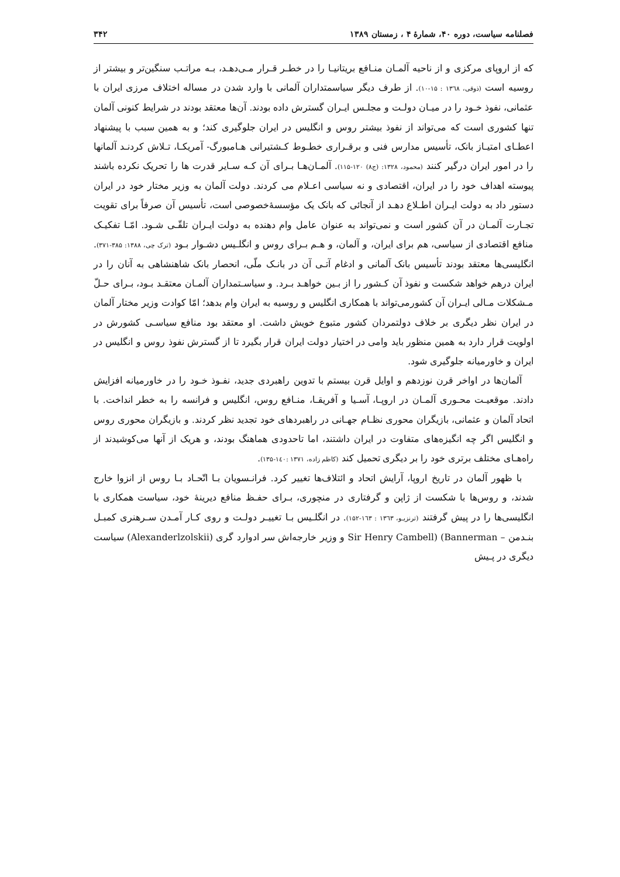فصلنامه سیاست، دوره ۴۰، شمارهٔ ۴ ، زمستان ۱۳۸۹ ۳۴۲
که از اروپای مرکزی و از ناحیه آلمـان منـافع بریتانیـا را در خطـر قـرار مـی‌دهـد، بـه مراتـب سنگین‌تر و بیشتر از روسیه است (ذوقی، ۱۳٦۸ : ۱۵-۱۰). از طرف دیگر سیاسمتداران آلمانی با وارد شدن در مساله اختلاف مرزی ایران با عثمانی، نفوذ خـود را در میـان دولـت و مجلـس ایـران گسترش داده بودند. آن‌ها معتقد بودند در شرایط کنونی آلمان تنها کشوری است که می‌تواند از نفوذ بیشتر روس و انگلیس در ایران جلوگیری کند؛ و به همین سبب با پیشنهاد اعطـای امتیـاز بانک، تأسیس مدارس فنی و برقـراری خطـوط کـشتیرانی هـامبورگ- آمریکـا، تـلاش کردنـد آلمانها را در امور ایران درگیر کنند (محمود، ۱۳۲۸: (ج۸) ۱۲۰-۱۱۵). آلمـان‌هـا بـرای آن کـه سـایر قدرت ها را تحریک نکرده باشند پیوسته اهداف خود را در ایران، اقتصادی و نه سیاسی اعـلام می کردند. دولت آلمان به وزیر مختار خود در ایران دستور داد به دولت ایـران اطـلاع دهـد از آنجائی که بانک یک مؤسسهٔ‌خصوصی است، تأسیس آن صرفاً برای تقویت تجـارت آلمـان در آن کشور است و نمی‌تواند به عنوان عامل وام دهنده به دولت ایـران تلقّـی شـود. امّـا تفکیـک منافع اقتصادی از سیاسی، هم برای ایران، و آلمان، و هـم بـرای روس و انگلـیس دشـوار بـود (ترک چی، ۱۳۸۸: ۳۸۵-۳۷۱). انگلیسی‌ها معتقد بودند تأسیس بانک آلمانی و ادغام آتـی آن در بانـک ملّی، انحصار بانک شاهنشاهی به آنان را در ایران درهم خواهد شکست و نفوذ آن کـشور را از بـین خواهـد بـرد. و سیاسـتمداران آلمـان معتقـد بـود، بـرای حـلّ مـشکلات مـالی ایـران آن کشورمی‌تواند با همکاری انگلیس و روسیه به ایران وام بدهد؛ امّا کوادت وزیر مختار آلمان در ایران نظر دیگری بر خلاف دولتمردان کشور متبوع خویش داشت. او معتقد بود منافع سیاسـی کشورش در اولویت قرار دارد به همین منظور باید وامی در اختیار دولت ایران قرار بگیرد تا از گسترش نفوذ روس و انگلیس در ایران و خاورمیانه جلوگیری شود.
آلمان‌ها در اواخر قرن نوزدهم و اوایل قرن بیستم با تدوین راهبردی جدید، نفـوذ خـود را در خاورمیانه افزایش دادند. موقعیـت محـوری آلمـان در اروپـا، آسـیا و آفریقـا، منـافع روس، انگلیس و فرانسه را به خطر انداخت. با اتحاد آلمان و عثمانی، بازیگران محوری نظـام جهـانی در راهبردهای خود تجدید نظر کردند. و بازیگران محوری روس و انگلیس اگر چه انگیزه‌های متفاوت در ایران داشتند، اما تاحدودی هماهنگ بودند، و هریک از آنها می‌کوشیدند از راه‌هـای مختلف برتری خود را بر دیگری تحمیل کند (کاظم زاده، ۱۳۷۱ :۱٤۰-۱۳۵).
با ظهور آلمان در تاریخ اروپا، آرایش اتحاد و ائتلاف‌ها تغییر کرد. فرانـسویان بـا اتّحـاد بـا روس از انزوا خارج شدند، و روس‌ها با شکست از ژاپن و گرفتاری در منچوری، بـرای حفـظ منافع دیرینهٔ خود، سیاست همکاری با انگلیسی‌ها را در پیش گرفتند (ترنزیـو، ۱۳٦۳ : ۱٦۳-۱۵۲). در انگلـیس بـا تغییـر دولـت و روی کـار آمـدن سـرهنری کمبـل بنـدمن – Sir Henry Cambell) (Bannerman و وزیر خارجه‌اش سر ادوارد گری (Alexanderlzolskii) سیاست دیگری در پـیش